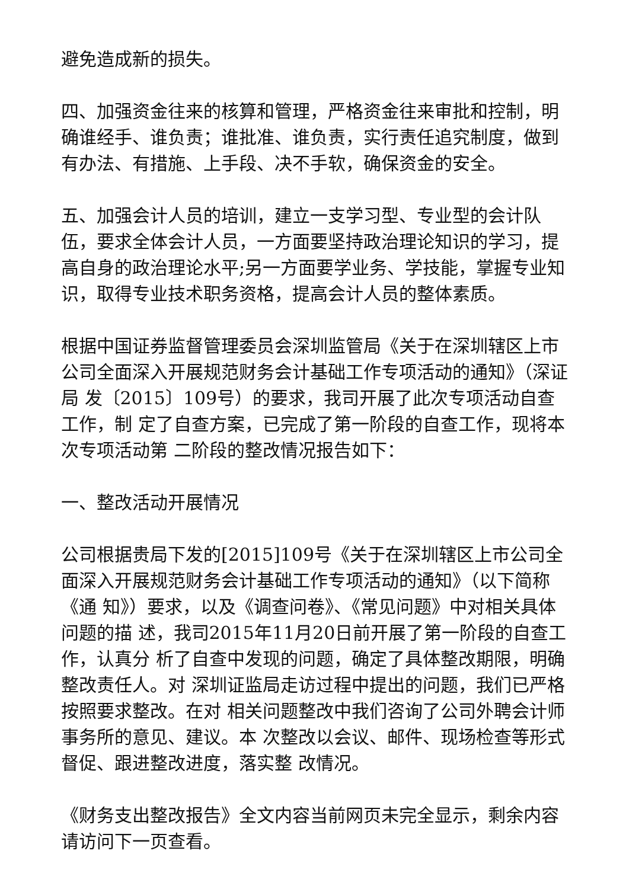避免造成新的损失。
四、加强资金往来的核算和管理，严格资金往来审批和控制，明确谁经手、谁负责；谁批准、谁负责，实行责任追究制度，做到有办法、有措施、上手段、决不手软，确保资金的安全。
五、加强会计人员的培训，建立一支学习型、专业型的会计队伍，要求全体会计人员，一方面要坚持政治理论知识的学习，提高自身的政治理论水平;另一方面要学业务、学技能，掌握专业知识，取得专业技术职务资格，提高会计人员的整体素质。
根据中国证券监督管理委员会深圳监管局《关于在深圳辖区上市 公司全面深入开展规范财务会计基础工作专项活动的通知》（深证局 发〔2015〕109号）的要求，我司开展了此次专项活动自查工作，制 定了自查方案，已完成了第一阶段的自查工作，现将本次专项活动第 二阶段的整改情况报告如下：
一、整改活动开展情况
公司根据贵局下发的[2015]109号《关于在深圳辖区上市公司全 面深入开展规范财务会计基础工作专项活动的通知》（以下简称《通 知》）要求，以及《调查问卷》、《常见问题》中对相关具体问题的描 述，我司2015年11月20日前开展了第一阶段的自查工作，认真分 析了自查中发现的问题，确定了具体整改期限，明确整改责任人。对 深圳证监局走访过程中提出的问题，我们已严格按照要求整改。在对 相关问题整改中我们咨询了公司外聘会计师事务所的意见、建议。本 次整改以会议、邮件、现场检查等形式督促、跟进整改进度，落实整 改情况。
《财务支出整改报告》全文内容当前网页未完全显示，剩余内容请访问下一页查看。